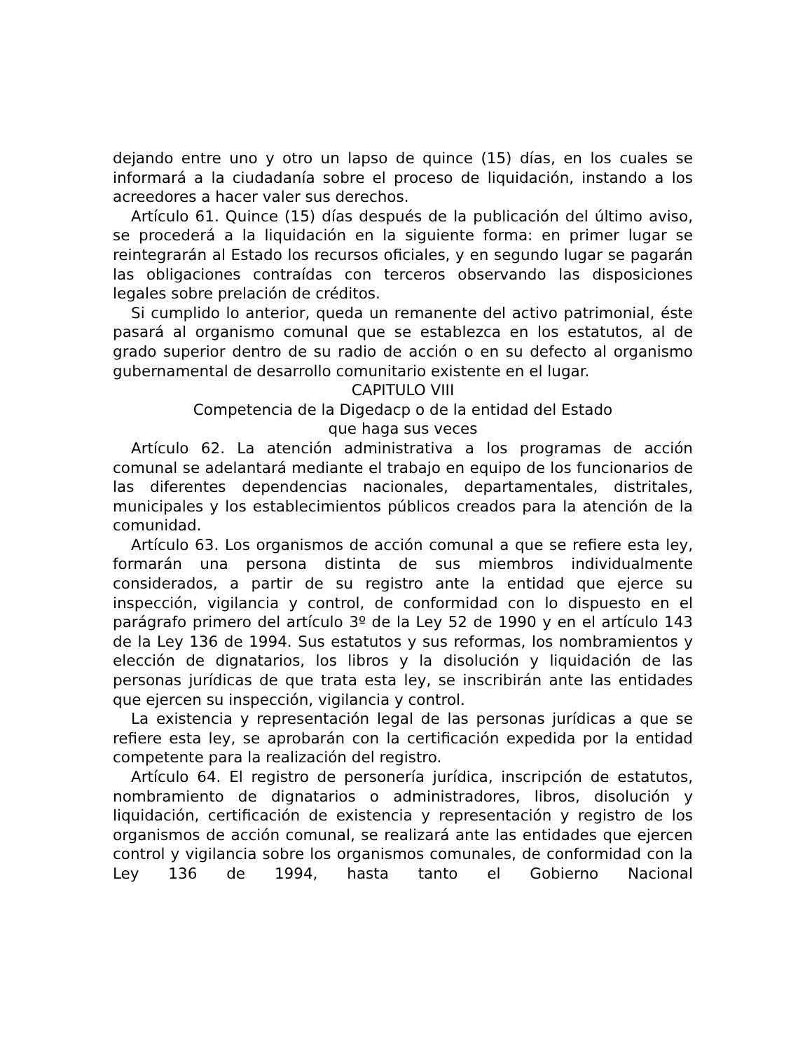dejando entre uno y otro un lapso de quince (15) días, en los cuales se informará a la ciudadanía sobre el proceso de liquidación, instando a los acreedores a hacer valer sus derechos.
Artículo 61. Quince (15) días después de la publicación del último aviso, se procederá a la liquidación en la siguiente forma: en primer lugar se reintegrarán al Estado los recursos oficiales, y en segundo lugar se pagarán las obligaciones contraídas con terceros observando las disposiciones legales sobre prelación de créditos.
Si cumplido lo anterior, queda un remanente del activo patrimonial, éste pasará al organismo comunal que se establezca en los estatutos, al de grado superior dentro de su radio de acción o en su defecto al organismo gubernamental de desarrollo comunitario existente en el lugar.
CAPITULO VIII
Competencia de la Digedacp o de la entidad del Estado
que haga sus veces
Artículo 62. La atención administrativa a los programas de acción comunal se adelantará mediante el trabajo en equipo de los funcionarios de las diferentes dependencias nacionales, departamentales, distritales, municipales y los establecimientos públicos creados para la atención de la comunidad.
Artículo 63. Los organismos de acción comunal a que se refiere esta ley, formarán una persona distinta de sus miembros individualmente considerados, a partir de su registro ante la entidad que ejerce su inspección, vigilancia y control, de conformidad con lo dispuesto en el parágrafo primero del artículo 3º de la Ley 52 de 1990 y en el artículo 143 de la Ley 136 de 1994. Sus estatutos y sus reformas, los nombramientos y elección de dignatarios, los libros y la disolución y liquidación de las personas jurídicas de que trata esta ley, se inscribirán ante las entidades que ejercen su inspección, vigilancia y control.
La existencia y representación legal de las personas jurídicas a que se refiere esta ley, se aprobarán con la certificación expedida por la entidad competente para la realización del registro.
Artículo 64. El registro de personería jurídica, inscripción de estatutos, nombramiento de dignatarios o administradores, libros, disolución y liquidación, certificación de existencia y representación y registro de los organismos de acción comunal, se realizará ante las entidades que ejercen control y vigilancia sobre los organismos comunales, de conformidad con la Ley 136 de 1994, hasta tanto el Gobierno Nacional